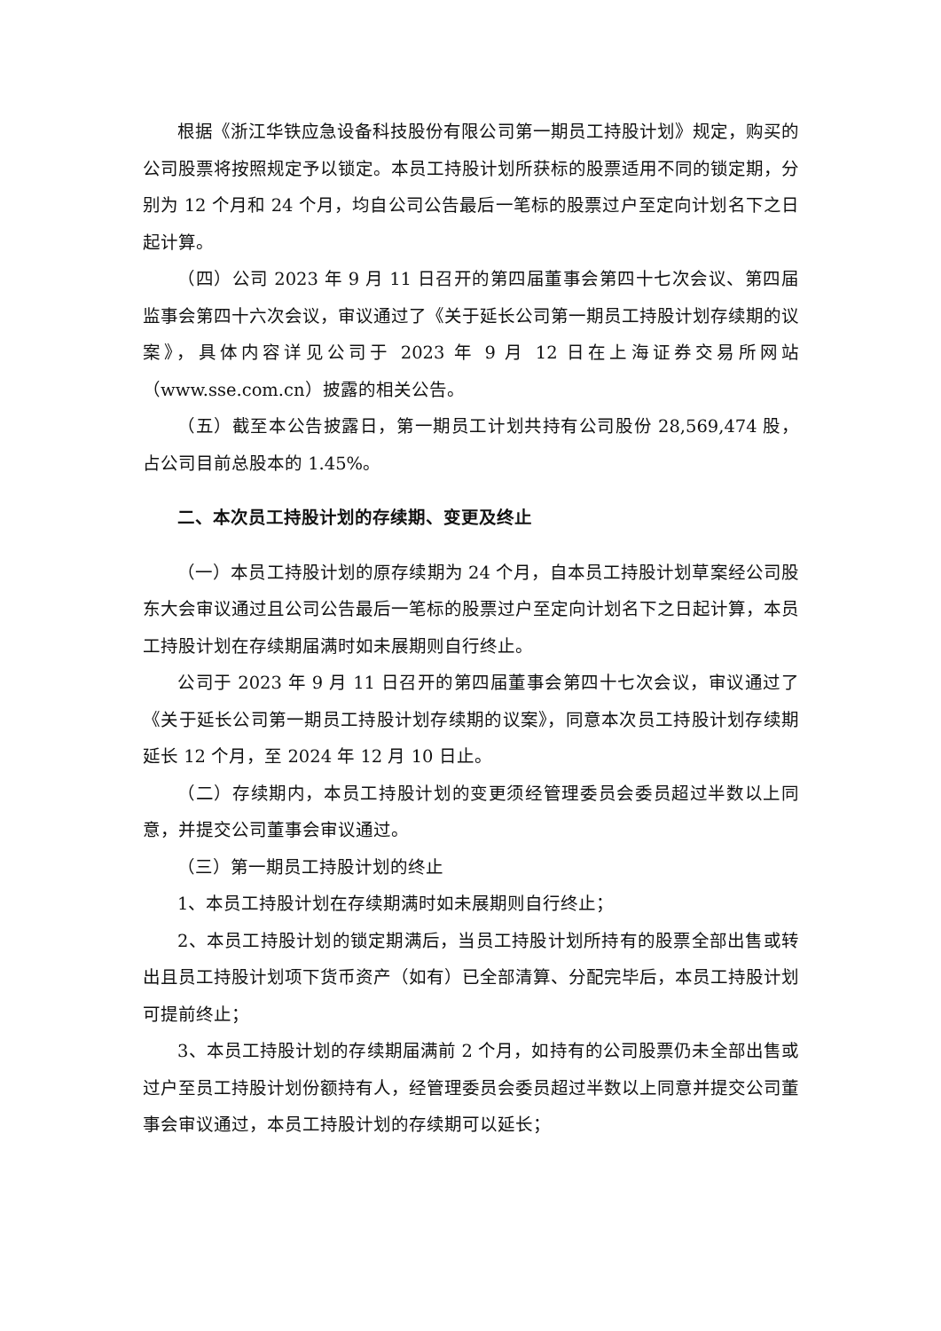根据《浙江华铁应急设备科技股份有限公司第一期员工持股计划》规定，购买的公司股票将按照规定予以锁定。本员工持股计划所获标的股票适用不同的锁定期，分别为 12 个月和 24 个月，均自公司公告最后一笔标的股票过户至定向计划名下之日起计算。
（四）公司 2023 年 9 月 11 日召开的第四届董事会第四十七次会议、第四届监事会第四十六次会议，审议通过了《关于延长公司第一期员工持股计划存续期的议案》，具体内容详见公司于 2023 年 9 月 12 日在上海证券交易所网站（www.sse.com.cn）披露的相关公告。
（五）截至本公告披露日，第一期员工计划共持有公司股份 28,569,474 股，占公司目前总股本的 1.45%。
二、本次员工持股计划的存续期、变更及终止
（一）本员工持股计划的原存续期为 24 个月，自本员工持股计划草案经公司股东大会审议通过且公司公告最后一笔标的股票过户至定向计划名下之日起计算，本员工持股计划在存续期届满时如未展期则自行终止。
公司于 2023 年 9 月 11 日召开的第四届董事会第四十七次会议，审议通过了《关于延长公司第一期员工持股计划存续期的议案》，同意本次员工持股计划存续期延长 12 个月，至 2024 年 12 月 10 日止。
（二）存续期内，本员工持股计划的变更须经管理委员会委员超过半数以上同意，并提交公司董事会审议通过。
（三）第一期员工持股计划的终止
1、本员工持股计划在存续期满时如未展期则自行终止；
2、本员工持股计划的锁定期满后，当员工持股计划所持有的股票全部出售或转出且员工持股计划项下货币资产（如有）已全部清算、分配完毕后，本员工持股计划可提前终止；
3、本员工持股计划的存续期届满前 2 个月，如持有的公司股票仍未全部出售或过户至员工持股计划份额持有人，经管理委员会委员超过半数以上同意并提交公司董事会审议通过，本员工持股计划的存续期可以延长；